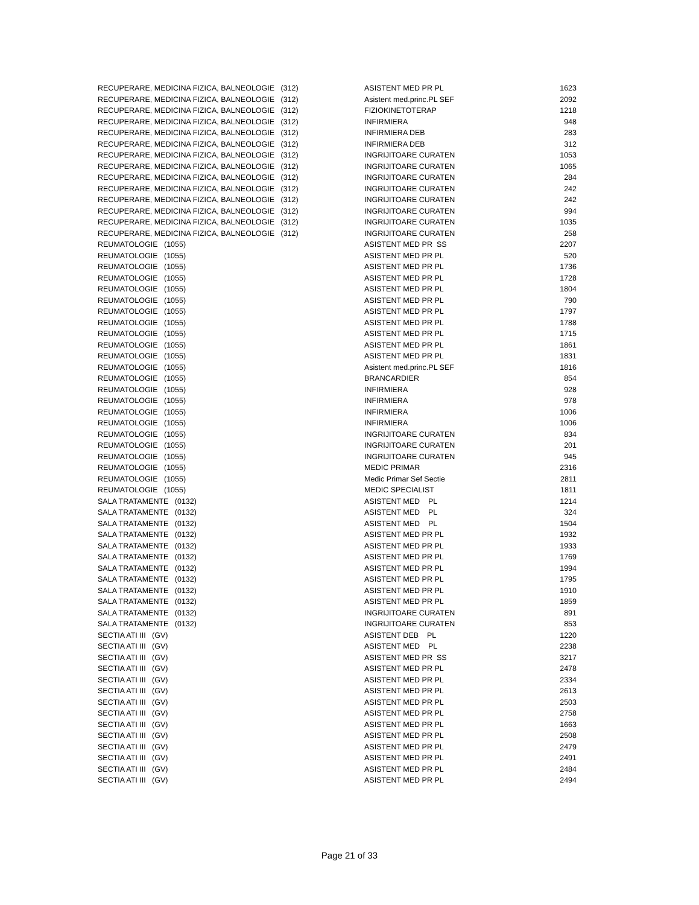| RECUPERARE, MEDICINA FIZICA, BALNEOLOGIE (312) | ASISTENT MED PR PL | 1623 |
| RECUPERARE, MEDICINA FIZICA, BALNEOLOGIE (312) | Asistent med.princ.PL SEF | 2092 |
| RECUPERARE, MEDICINA FIZICA, BALNEOLOGIE (312) | FIZIOKINETOTERAP | 1218 |
| RECUPERARE, MEDICINA FIZICA, BALNEOLOGIE (312) | INFIRMIERA | 948 |
| RECUPERARE, MEDICINA FIZICA, BALNEOLOGIE (312) | INFIRMIERA DEB | 283 |
| RECUPERARE, MEDICINA FIZICA, BALNEOLOGIE (312) | INFIRMIERA DEB | 312 |
| RECUPERARE, MEDICINA FIZICA, BALNEOLOGIE (312) | INGRIJITOARE CURATEN | 1053 |
| RECUPERARE, MEDICINA FIZICA, BALNEOLOGIE (312) | INGRIJITOARE CURATEN | 1065 |
| RECUPERARE, MEDICINA FIZICA, BALNEOLOGIE (312) | INGRIJITOARE CURATEN | 284 |
| RECUPERARE, MEDICINA FIZICA, BALNEOLOGIE (312) | INGRIJITOARE CURATEN | 242 |
| RECUPERARE, MEDICINA FIZICA, BALNEOLOGIE (312) | INGRIJITOARE CURATEN | 242 |
| RECUPERARE, MEDICINA FIZICA, BALNEOLOGIE (312) | INGRIJITOARE CURATEN | 994 |
| RECUPERARE, MEDICINA FIZICA, BALNEOLOGIE (312) | INGRIJITOARE CURATEN | 1035 |
| RECUPERARE, MEDICINA FIZICA, BALNEOLOGIE (312) | INGRIJITOARE CURATEN | 258 |
| REUMATOLOGIE (1055) | ASISTENT MED PR SS | 2207 |
| REUMATOLOGIE (1055) | ASISTENT MED PR PL | 520 |
| REUMATOLOGIE (1055) | ASISTENT MED PR PL | 1736 |
| REUMATOLOGIE (1055) | ASISTENT MED PR PL | 1728 |
| REUMATOLOGIE (1055) | ASISTENT MED PR PL | 1804 |
| REUMATOLOGIE (1055) | ASISTENT MED PR PL | 790 |
| REUMATOLOGIE (1055) | ASISTENT MED PR PL | 1797 |
| REUMATOLOGIE (1055) | ASISTENT MED PR PL | 1788 |
| REUMATOLOGIE (1055) | ASISTENT MED PR PL | 1715 |
| REUMATOLOGIE (1055) | ASISTENT MED PR PL | 1861 |
| REUMATOLOGIE (1055) | ASISTENT MED PR PL | 1831 |
| REUMATOLOGIE (1055) | Asistent med.princ.PL SEF | 1816 |
| REUMATOLOGIE (1055) | BRANCARDIER | 854 |
| REUMATOLOGIE (1055) | INFIRMIERA | 928 |
| REUMATOLOGIE (1055) | INFIRMIERA | 978 |
| REUMATOLOGIE (1055) | INFIRMIERA | 1006 |
| REUMATOLOGIE (1055) | INFIRMIERA | 1006 |
| REUMATOLOGIE (1055) | INGRIJITOARE CURATEN | 834 |
| REUMATOLOGIE (1055) | INGRIJITOARE CURATEN | 201 |
| REUMATOLOGIE (1055) | INGRIJITOARE CURATEN | 945 |
| REUMATOLOGIE (1055) | MEDIC PRIMAR | 2316 |
| REUMATOLOGIE (1055) | Medic Primar Sef Sectie | 2811 |
| REUMATOLOGIE (1055) | MEDIC SPECIALIST | 1811 |
| SALA TRATAMENTE (0132) | ASISTENT MED PL | 1214 |
| SALA TRATAMENTE (0132) | ASISTENT MED PL | 324 |
| SALA TRATAMENTE (0132) | ASISTENT MED PL | 1504 |
| SALA TRATAMENTE (0132) | ASISTENT MED PR PL | 1932 |
| SALA TRATAMENTE (0132) | ASISTENT MED PR PL | 1933 |
| SALA TRATAMENTE (0132) | ASISTENT MED PR PL | 1769 |
| SALA TRATAMENTE (0132) | ASISTENT MED PR PL | 1994 |
| SALA TRATAMENTE (0132) | ASISTENT MED PR PL | 1795 |
| SALA TRATAMENTE (0132) | ASISTENT MED PR PL | 1910 |
| SALA TRATAMENTE (0132) | ASISTENT MED PR PL | 1859 |
| SALA TRATAMENTE (0132) | INGRIJITOARE CURATEN | 891 |
| SALA TRATAMENTE (0132) | INGRIJITOARE CURATEN | 853 |
| SECTIA ATI III (GV) | ASISTENT DEB PL | 1220 |
| SECTIA ATI III (GV) | ASISTENT MED PL | 2238 |
| SECTIA ATI III (GV) | ASISTENT MED PR SS | 3217 |
| SECTIA ATI III (GV) | ASISTENT MED PR PL | 2478 |
| SECTIA ATI III (GV) | ASISTENT MED PR PL | 2334 |
| SECTIA ATI III (GV) | ASISTENT MED PR PL | 2613 |
| SECTIA ATI III (GV) | ASISTENT MED PR PL | 2503 |
| SECTIA ATI III (GV) | ASISTENT MED PR PL | 2758 |
| SECTIA ATI III (GV) | ASISTENT MED PR PL | 1663 |
| SECTIA ATI III (GV) | ASISTENT MED PR PL | 2508 |
| SECTIA ATI III (GV) | ASISTENT MED PR PL | 2479 |
| SECTIA ATI III (GV) | ASISTENT MED PR PL | 2491 |
| SECTIA ATI III (GV) | ASISTENT MED PR PL | 2484 |
| SECTIA ATI III (GV) | ASISTENT MED PR PL | 2494 |
Page 21 of 33